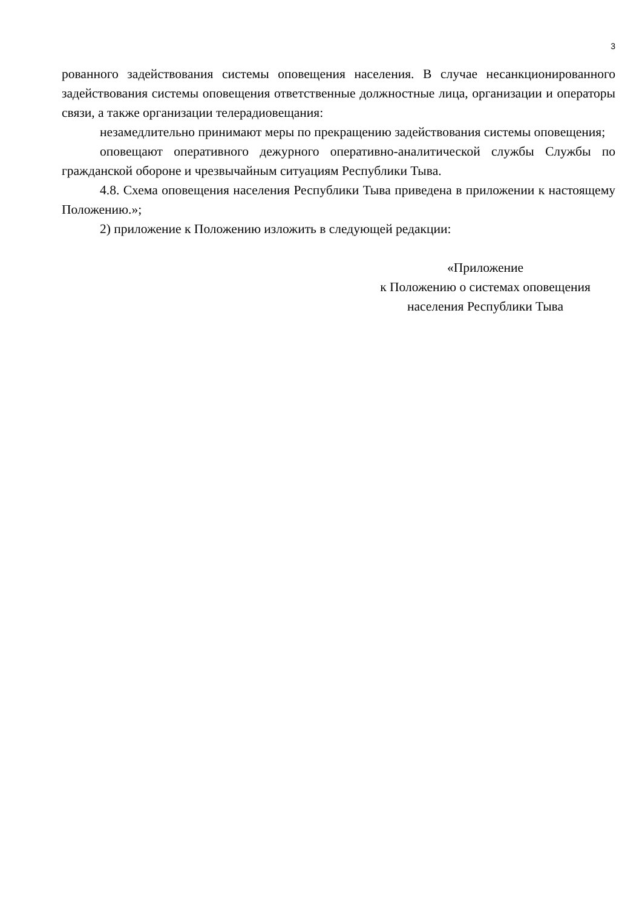3
рованного задействования системы оповещения населения. В случае несанкционированного задействования системы оповещения ответственные должностные лица, организации и операторы связи, а также организации телерадиовещания:
незамедлительно принимают меры по прекращению задействования системы оповещения;
оповещают оперативного дежурного оперативно-аналитической службы Службы по гражданской обороне и чрезвычайным ситуациям Республики Тыва.
4.8. Схема оповещения населения Республики Тыва приведена в приложении к настоящему Положению.»;
2) приложение к Положению изложить в следующей редакции:
«Приложение
к Положению о системах оповещения
населения Республики Тыва